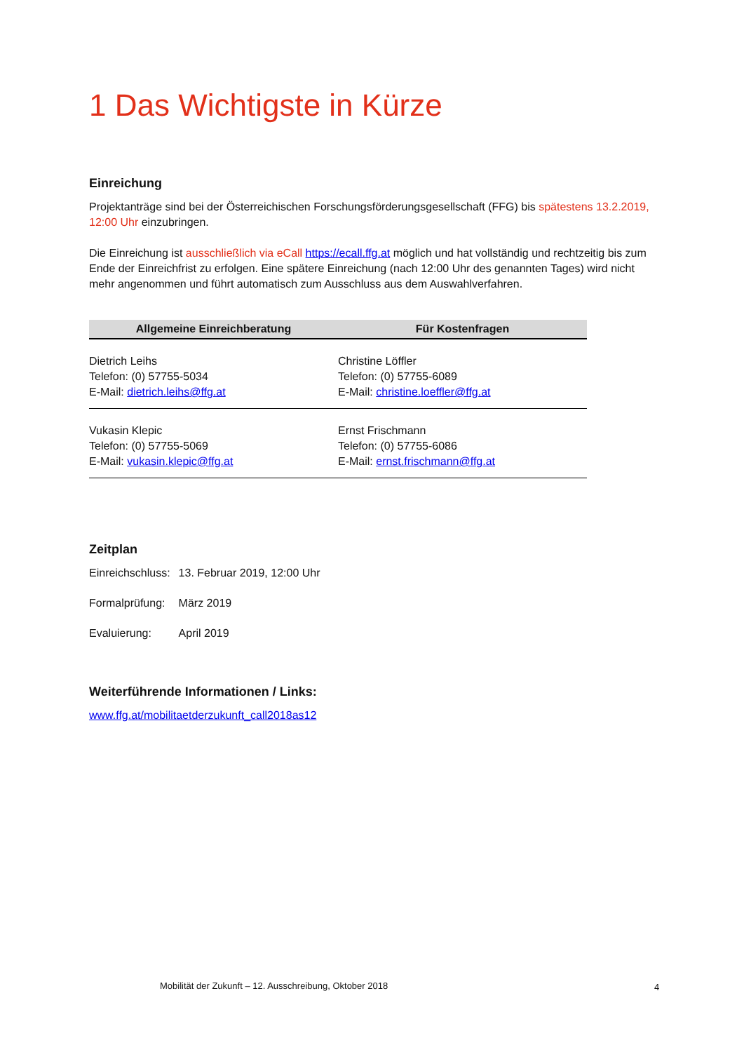1 Das Wichtigste in Kürze
Einreichung
Projektanträge sind bei der Österreichischen Forschungsförderungsgesellschaft (FFG) bis spätestens 13.2.2019, 12:00 Uhr einzubringen.
Die Einreichung ist ausschließlich via eCall https://ecall.ffg.at möglich und hat vollständig und rechtzeitig bis zum Ende der Einreichfrist zu erfolgen. Eine spätere Einreichung (nach 12:00 Uhr des genannten Tages) wird nicht mehr angenommen und führt automatisch zum Ausschluss aus dem Auswahlverfahren.
| Allgemeine Einreichberatung | Für Kostenfragen |
| --- | --- |
| Dietrich Leihs Telefon: (0) 57755-5034 E-Mail: dietrich.leihs@ffg.at | Christine Löffler Telefon: (0) 57755-6089 E-Mail: christine.loeffler@ffg.at |
| Vukasin Klepic Telefon: (0) 57755-5069 E-Mail: vukasin.klepic@ffg.at | Ernst Frischmann Telefon: (0) 57755-6086 E-Mail: ernst.frischmann@ffg.at |
Zeitplan
| Einreichschluss: | 13. Februar 2019, 12:00 Uhr |
| Formalprüfung: | März 2019 |
| Evaluierung: | April 2019 |
Weiterführende Informationen / Links:
www.ffg.at/mobilitaetderzukunft_call2018as12
Mobilität der Zukunft – 12. Ausschreibung, Oktober 2018
4